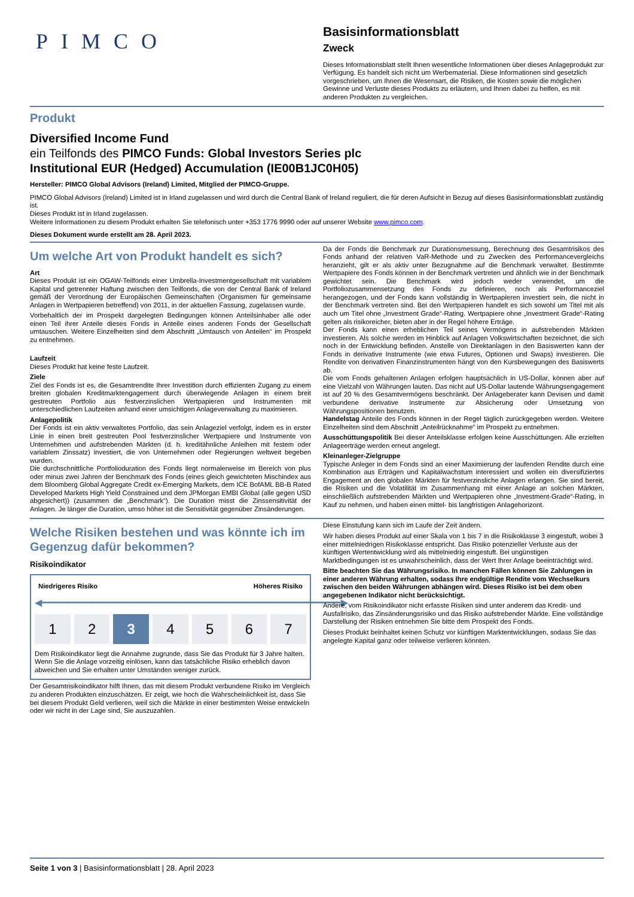PIMCO
Basisinformationsblatt
Zweck
Dieses Informationsblatt stellt Ihnen wesentliche Informationen über dieses Anlageprodukt zur Verfügung. Es handelt sich nicht um Werbematerial. Diese Informationen sind gesetzlich vorgeschrieben, um Ihnen die Wesensart, die Risiken, die Kosten sowie die möglichen Gewinne und Verluste dieses Produkts zu erläutern, und Ihnen dabei zu helfen, es mit anderen Produkten zu vergleichen.
Produkt
Diversified Income Fund
ein Teilfonds des PIMCO Funds: Global Investors Series plc
Institutional EUR (Hedged) Accumulation (IE00B1JC0H05)
Hersteller: PIMCO Global Advisors (Ireland) Limited, Mitglied der PIMCO-Gruppe.
PIMCO Global Advisors (Ireland) Limited ist in Irland zugelassen und wird durch die Central Bank of Ireland reguliert, die für deren Aufsicht in Bezug auf dieses Basisinformationsblatt zuständig ist.
Dieses Produkt ist in Irland zugelassen.
Weitere Informationen zu diesem Produkt erhalten Sie telefonisch unter +353 1776 9990 oder auf unserer Website www.pimco.com.
Dieses Dokument wurde erstellt am 28. April 2023.
Um welche Art von Produkt handelt es sich?
Art
Dieses Produkt ist ein OGAW-Teilfonds einer Umbrella-Investmentgesellschaft mit variablem Kapital und getrennter Haftung zwischen den Teilfonds, die von der Central Bank of Ireland gemäß der Verordnung der Europäischen Gemeinschaften (Organismen für gemeinsame Anlagen in Wertpapieren betreffend) von 2011, in der aktuellen Fassung, zugelassen wurde.
Vorbehaltlich der im Prospekt dargelegten Bedingungen können Anteilsinhaber alle oder einen Teil ihrer Anteile dieses Fonds in Anteile eines anderen Fonds der Gesellschaft umtauschen. Weitere Einzelheiten sind dem Abschnitt „Umtausch von Anteilen“ im Prospekt zu entnehmen.
Laufzeit
Dieses Produkt hat keine feste Laufzeit.
Ziele
Ziel des Fonds ist es, die Gesamtrendite Ihrer Investition durch effizienten Zugang zu einem breiten globalen Kreditmarktengagement durch überwiegende Anlagen in einem breit gestreuten Portfolio aus festverzinslichen Wertpapieren und Instrumenten mit unterschiedlichen Laufzeiten anhand einer umsichtigen Anlageverwaltung zu maximieren.
Anlagepolitik
Der Fonds ist ein aktiv verwaltetes Portfolio, das sein Anlageziel verfolgt, indem es in erster Linie in einen breit gestreuten Pool festverzinslicher Wertpapiere und Instrumente von Unternehmen und aufstrebenden Märkten (d. h. kreditähnliche Anleihen mit festem oder variablem Zinssatz) investiert, die von Unternehmen oder Regierungen weltweit begeben wurden.
Die durchschnittliche Portfolioduration des Fonds liegt normalerweise im Bereich von plus oder minus zwei Jahren der Benchmark des Fonds (eines gleich gewichteten Mischindex aus dem Bloomberg Global Aggregate Credit ex-Emerging Markets, dem ICE BofAML BB-B Rated Developed Markets High Yield Constrained und dem JPMorgan EMBI Global (alle gegen USD abgesichert)) (zusammen die „Benchmark“). Die Duration misst die Zinssensitivität der Anlagen. Je länger die Duration, umso höher ist die Sensitivität gegenüber Zinsänderungen.
Da der Fonds die Benchmark zur Durationsmessung, Berechnung des Gesamtrisikos des Fonds anhand der relativen VaR-Methode und zu Zwecken des Performancevergleichs heranzieht, gilt er als aktiv unter Bezugnahme auf die Benchmark verwaltet. Bestimmte Wertpapiere des Fonds können in der Benchmark vertreten und ähnlich wie in der Benchmark gewichtet sein. Die Benchmark wird jedoch weder verwendet, um die Portfoliozusammensetzung des Fonds zu definieren, noch als Performanceziel herangezogen, und der Fonds kann vollständig in Wertpapieren investiert sein, die nicht in der Benchmark vertreten sind. Bei den Wertpapieren handelt es sich sowohl um Titel mit als auch um Titel ohne „Investment Grade“-Rating. Wertpapiere ohne „Investment Grade“-Rating gelten als risikoreicher, bieten aber in der Regel höhere Erträge.
Der Fonds kann einen erheblichen Teil seines Vermögens in aufstrebenden Märkten investieren. Als solche werden im Hinblick auf Anlagen Volkswirtschaften bezeichnet, die sich noch in der Entwicklung befinden. Anstelle von Direktanlagen in den Basiswerten kann der Fonds in derivative Instrumente (wie etwa Futures, Optionen und Swaps) investieren. Die Rendite von derivativen Finanzinstrumenten hängt von den Kursbewegungen des Basiswerts ab.
Die vom Fonds gehaltenen Anlagen erfolgen hauptsächlich in US-Dollar, können aber auf eine Vielzahl von Währungen lauten. Das nicht auf US-Dollar lautende Währungsengagement ist auf 20 % des Gesamtvermögens beschränkt. Der Anlageberater kann Devisen und damit verbundene derivative Instrumente zur Absicherung oder Umsetzung von Währungspositionen benutzen.
Handelstag Anteile des Fonds können in der Regel täglich zurückgegeben werden. Weitere Einzelheiten sind dem Abschnitt „Anteilrücknahme“ im Prospekt zu entnehmen.
Ausschüttungspolitik Bei dieser Anteilsklasse erfolgen keine Ausschüttungen. Alle erzielten Anlageerträge werden erneut angelegt.
Kleinanleger-Zielgruppe
Typische Anleger in dem Fonds sind an einer Maximierung der laufenden Rendite durch eine Kombination aus Erträgen und Kapitalwachstum interessiert und wollen ein diversifiziertes Engagement an den globalen Märkten für festverzinsliche Anlagen erlangen. Sie sind bereit, die Risiken und die Volatilität im Zusammenhang mit einer Anlage an solchen Märkten, einschließlich aufstrebenden Märkten und Wertpapieren ohne „Investment-Grade“-Rating, in Kauf zu nehmen, und haben einen mittel- bis langfristigen Anlagehorizont.
Welche Risiken bestehen und was könnte ich im Gegenzug dafür bekommen?
Risikoindikator
Niedrigeres Risiko Höheres Risiko
◀━━━━━━━━━━━━━━━━━━━━━━━━━━━━━━━━━━━━━━━━━━━━━━━━━━▶
1 2 3 4 5 6 7
Dem Risikoindikator liegt die Annahme zugrunde, dass Sie das Produkt für 3 Jahre halten. Wenn Sie die Anlage vorzeitig einlösen, kann das tatsächliche Risiko erheblich davon abweichen und Sie erhalten unter Umständen weniger zurück.
Der Gesamtrisikoindikator hilft Ihnen, das mit diesem Produkt verbundene Risiko im Vergleich zu anderen Produkten einzuschätzen. Er zeigt, wie hoch die Wahrscheinlichkeit ist, dass Sie bei diesem Produkt Geld verlieren, weil sich die Märkte in einer bestimmten Weise entwickeln oder wir nicht in der Lage sind, Sie auszuzahlen.
Diese Einstufung kann sich im Laufe der Zeit ändern.
Wir haben dieses Produkt auf einer Skala von 1 bis 7 in die Risikoklasse 3 eingestuft, wobei 3 einer mittelniedrigen Risikoklasse entspricht. Das Risiko potenzieller Verluste aus der künftigen Wertentwicklung wird als mittelniedrig eingestuft. Bei ungünstigen Marktbedingungen ist es unwahrscheinlich, dass der Wert Ihrer Anlage beeinträchtigt wird.
Bitte beachten Sie das Währungsrisiko. In manchen Fällen können Sie Zahlungen in einer anderen Währung erhalten, sodass Ihre endgültige Rendite vom Wechselkurs zwischen den beiden Währungen abhängen wird. Dieses Risiko ist bei dem oben angegebenen Indikator nicht berücksichtigt.
Andere, vom Risikoindikator nicht erfasste Risiken sind unter anderem das Kredit- und Ausfallrisiko, das Zinsänderungsrisiko und das Risiko aufstrebender Märkte. Eine vollständige Darstellung der Risiken entnehmen Sie bitte dem Prospekt des Fonds.
Dieses Produkt beinhaltet keinen Schutz vor künftigen Marktentwicklungen, sodass Sie das angelegte Kapital ganz oder teilweise verlieren könnten.
Seite 1 von 3 | Basisinformationsblatt | 28. April 2023